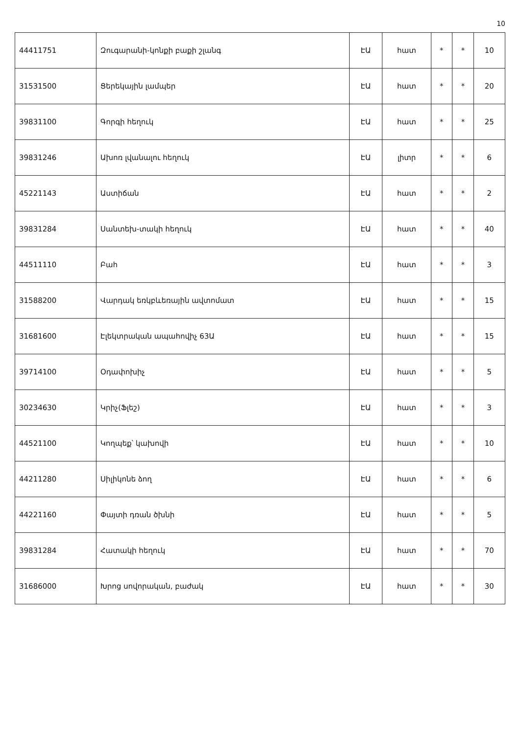10
| 44411751 | Զուգարանի-կոնքի բաքի շլանգ | ԷԱ | հատ | * | * | 10 |
| 31531500 | Ցերեկային լամպեր | ԷԱ | հատ | * | * | 20 |
| 39831100 | Գորգի հեղուկ | ԷԱ | հատ | * | * | 25 |
| 39831246 | Ախոռ լվանալու հեղուկ | ԷԱ | լիտր | * | * | 6 |
| 45221143 | Աստիճան | ԷԱ | հատ | * | * | 2 |
| 39831284 | Սանտեխ-տակի հեղուկ | ԷԱ | հատ | * | * | 40 |
| 44511110 | Բահ | ԷԱ | հատ | * | * | 3 |
| 31588200 | Վարդակ եռկբևեռային ավտոմատ | ԷԱ | հատ | * | * | 15 |
| 31681600 | Էլեկտրական ապահովիչ 63Ա | ԷԱ | հատ | * | * | 15 |
| 39714100 | Օդափոխիչ | ԷԱ | հատ | * | * | 5 |
| 30234630 | Կրիչ(Ֆլեշ) | ԷԱ | հատ | * | * | 3 |
| 44521100 | Կողպեք՝ կախովի | ԷԱ | հատ | * | * | 10 |
| 44211280 | Սիլիկոնե ձող | ԷԱ | հատ | * | * | 6 |
| 44221160 | Փայտի դռան ծխնի | ԷԱ | հատ | * | * | 5 |
| 39831284 | Հատակի հեղուկ | ԷԱ | հատ | * | * | 70 |
| 31686000 | Խրոց սովորական, բաժակ | ԷԱ | հատ | * | * | 30 |